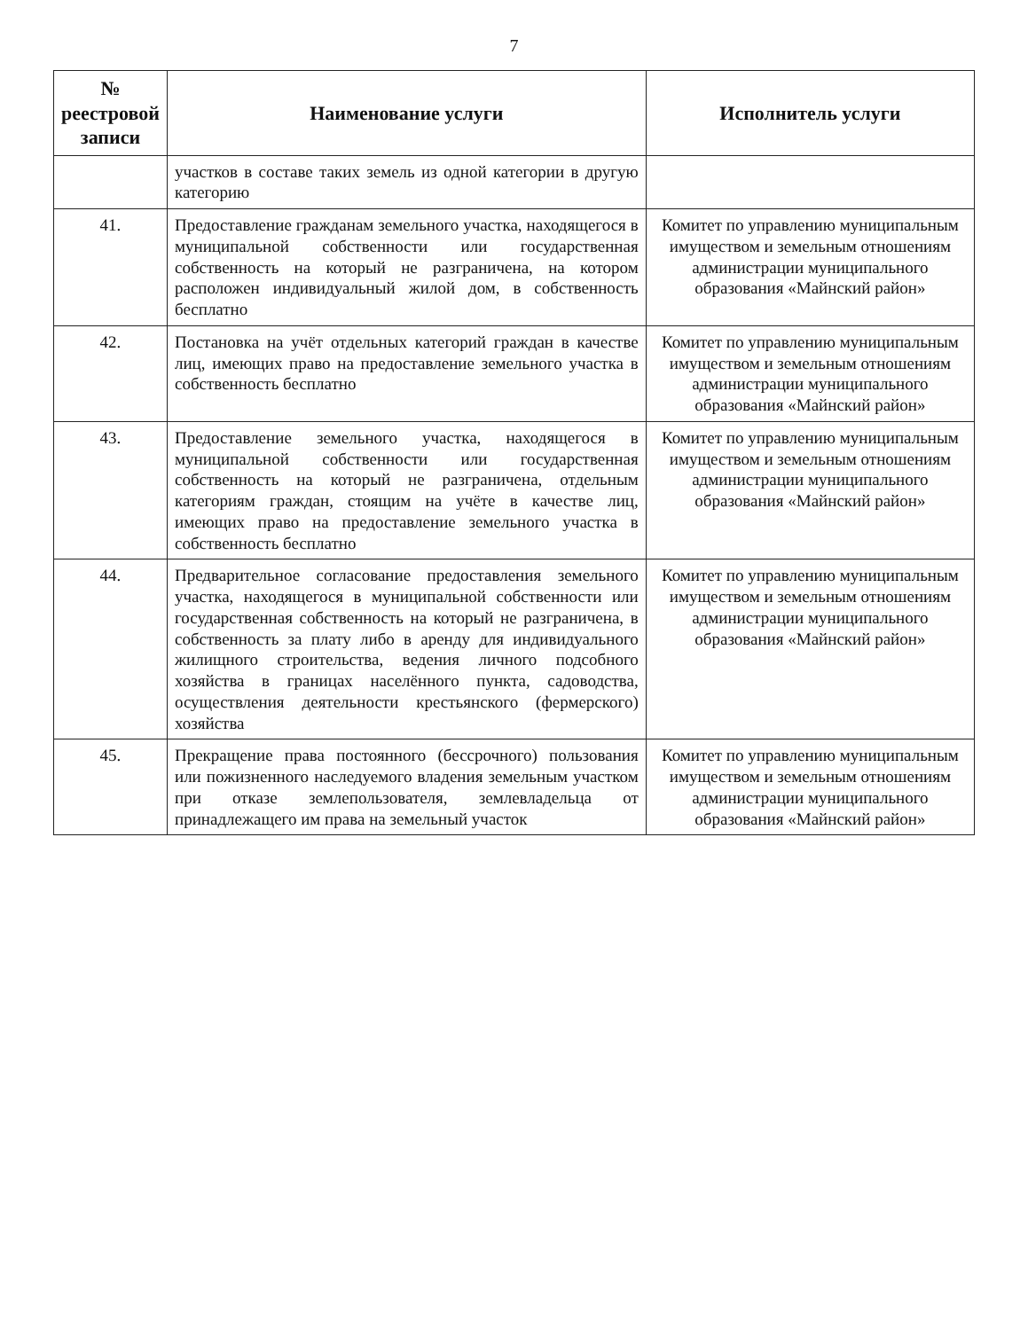7
| № реестровой записи | Наименование услуги | Исполнитель услуги |
| --- | --- | --- |
| | участков в составе таких земель из одной категории в другую категорию | |
| 41. | Предоставление гражданам земельного участка, находящегося в муниципальной собственности или государственная собственность на который не разграничена, на котором расположен индивидуальный жилой дом, в собственность бесплатно | Комитет по управлению муниципальным имуществом и земельным отношениям администрации муниципального образования «Майнский район» |
| 42. | Постановка на учёт отдельных категорий граждан в качестве лиц, имеющих право на предоставление земельного участка в собственность бесплатно | Комитет по управлению муниципальным имуществом и земельным отношениям администрации муниципального образования «Майнский район» |
| 43. | Предоставление земельного участка, находящегося в муниципальной собственности или государственная собственность на который не разграничена, отдельным категориям граждан, стоящим на учёте в качестве лиц, имеющих право на предоставление земельного участка в собственность бесплатно | Комитет по управлению муниципальным имуществом и земельным отношениям администрации муниципального образования «Майнский район» |
| 44. | Предварительное согласование предоставления земельного участка, находящегося в муниципальной собственности или государственная собственность на который не разграничена, в собственность за плату либо в аренду для индивидуального жилищного строительства, ведения личного подсобного хозяйства в границах населённого пункта, садоводства, осуществления деятельности крестьянского (фермерского) хозяйства | Комитет по управлению муниципальным имуществом и земельным отношениям администрации муниципального образования «Майнский район» |
| 45. | Прекращение права постоянного (бессрочного) пользования или пожизненного наследуемого владения земельным участком при отказе землепользователя, землевладельца от принадлежащего им права на земельный участок | Комитет по управлению муниципальным имуществом и земельным отношениям администрации муниципального образования «Майнский район» |